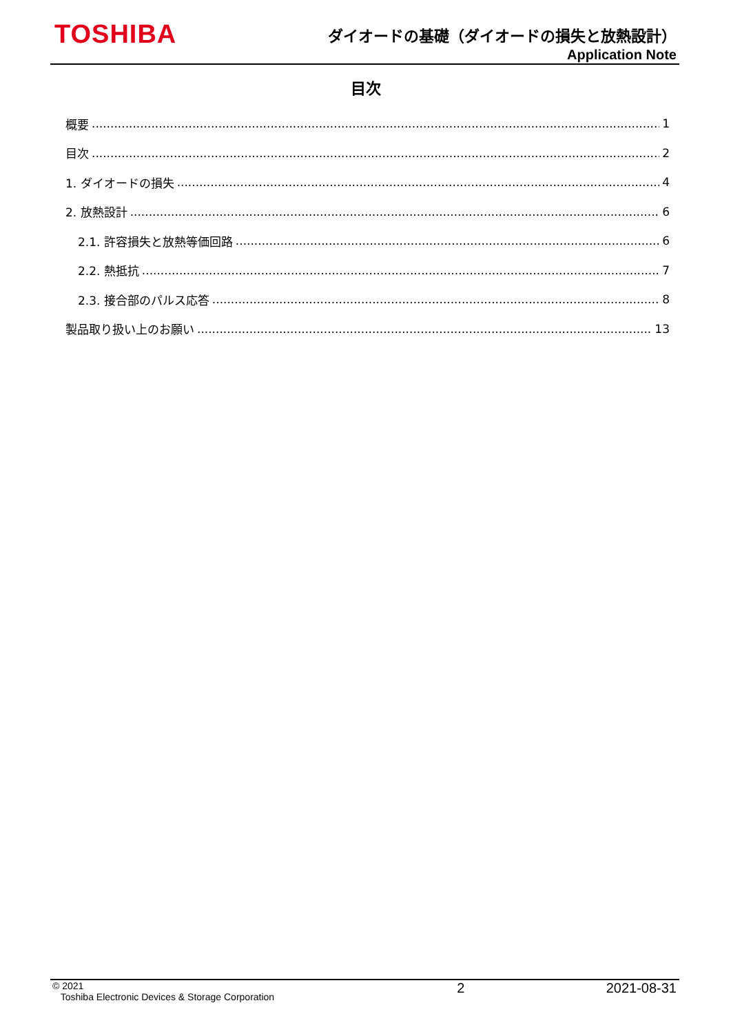TOSHIBA
ダイオードの基礎（ダイオードの損失と放熱設計）
Application Note
目次
概要 1
目次 2
1. ダイオードの損失 4
2. 放熱設計 6
2.1. 許容損失と放熱等価回路 6
2.2. 熱抵抗 7
2.3. 接合部のパルス応答 8
製品取り扱い上のお願い 13
© 2021
Toshiba Electronic Devices & Storage Corporation
2 2021-08-31